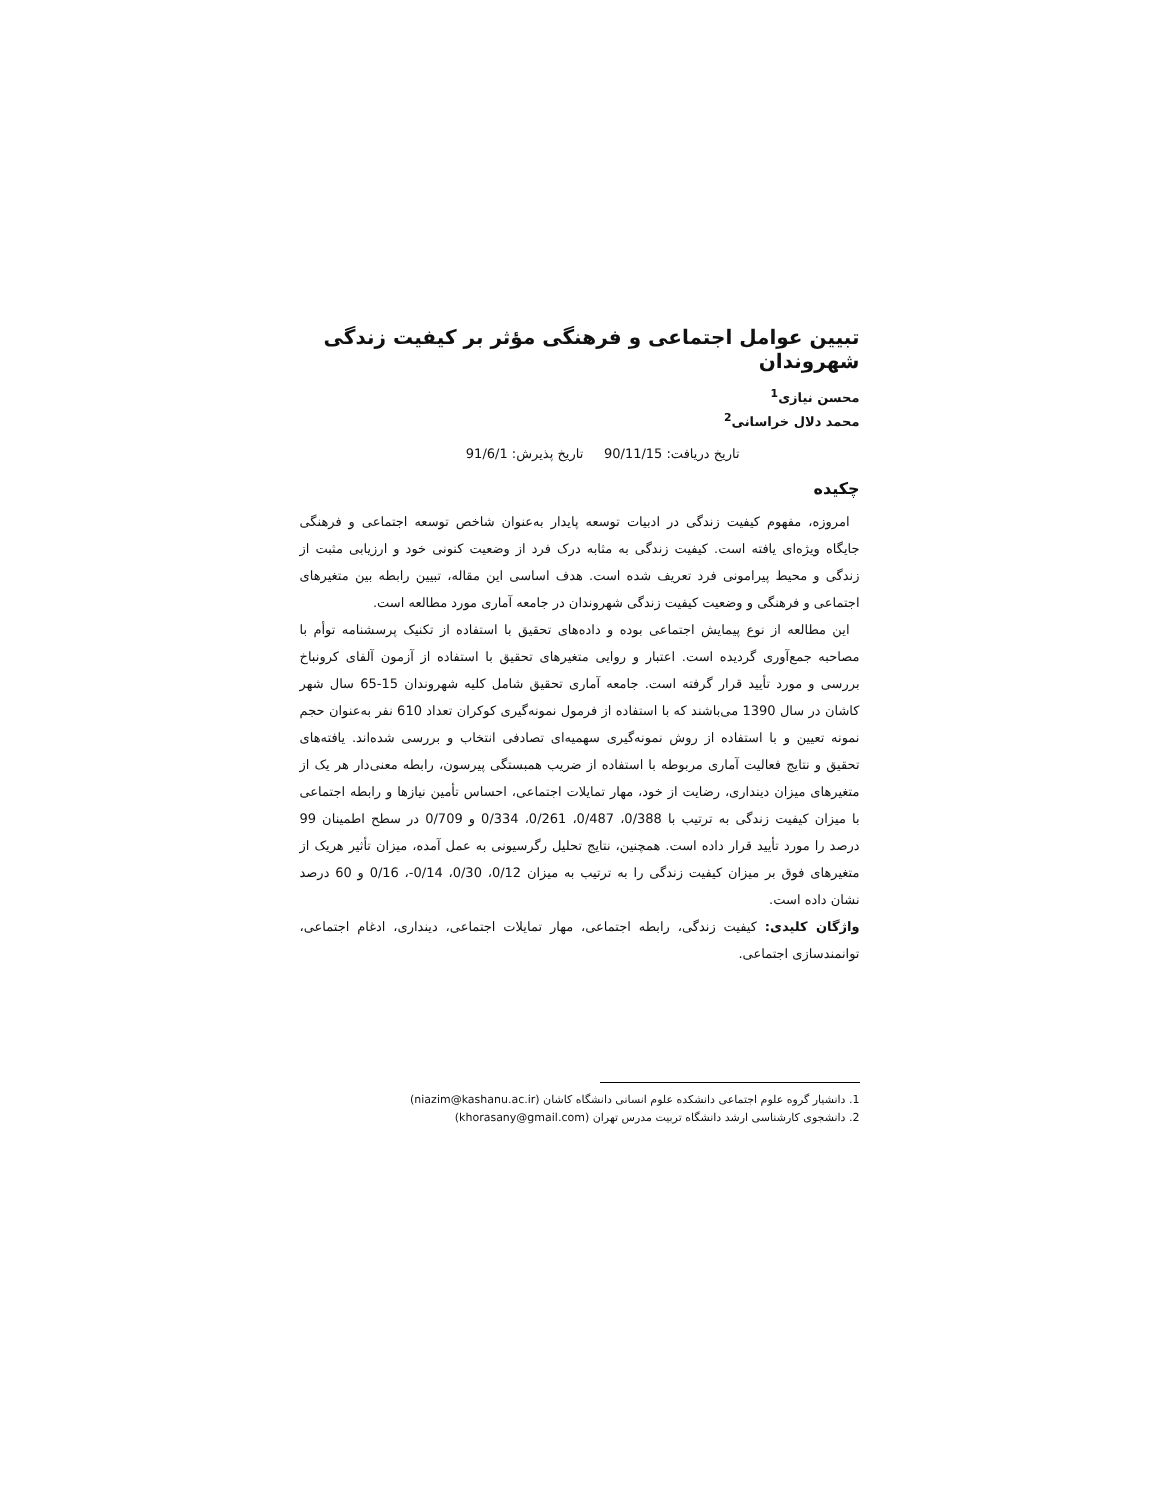تبیین عوامل اجتماعی و فرهنگی مؤثر بر کیفیت زندگی شهروندان
محسن نیازی<sup>1</sup>
محمد دلال خراسانی<sup>2</sup>
تاریخ دریافت: 90/11/15 تاریخ پذیرش: 91/6/1
چکیده
امروزه، مفهوم کیفیت زندگی در ادبیات توسعه پایدار به‌عنوان شاخص توسعه اجتماعی و فرهنگی جایگاه ویژه‌ای یافته است. کیفیت زندگی به مثابه درک فرد از وضعیت کنونی خود و ارزیابی مثبت از زندگی و محیط پیرامونی فرد تعریف شده است. هدف اساسی این مقاله، تبیین رابطه بین متغیرهای اجتماعی و فرهنگی و وضعیت کیفیت زندگی شهروندان در جامعه آماری مورد مطالعه است.
این مطالعه از نوع پیمایش اجتماعی بوده و داده‌های تحقیق با استفاده از تکنیک پرسشنامه توأم با مصاحبه جمع‌آوری گردیده است. اعتبار و روایی متغیرهای تحقیق با استفاده از آزمون آلفای کرونباخ بررسی و مورد تأیید قرار گرفته است. جامعه آماری تحقیق شامل کلیه شهروندان 15-65 سال شهر کاشان در سال 1390 می‌باشند که با استفاده از فرمول نمونه‌گیری کوکران تعداد 610 نفر به‌عنوان حجم نمونه تعیین و با استفاده از روش نمونه‌گیری سهمیه‌ای تصادفی انتخاب و بررسی شده‌اند. یافته‌های تحقیق و نتایج فعالیت آماری مربوطه با استفاده از ضریب همبستگی پیرسون، رابطه معنی‌دار هر یک از متغیرهای میزان دینداری، رضایت از خود، مهار تمایلات اجتماعی، احساس تأمین نیازها و رابطه اجتماعی با میزان کیفیت زندگی به ترتیب با 0/388، 0/487، 0/261، 0/334 و 0/709 در سطح اطمینان 99 درصد را مورد تأیید قرار داده است. همچنین، نتایج تحلیل رگرسیونی به عمل آمده، میزان تأثیر هریک از متغیرهای فوق بر میزان کیفیت زندگی را به ترتیب به میزان 0/12، 0/30، 0/14-، 0/16 و 60 درصد نشان داده است.
واژگان کلیدی: کیفیت زندگی، رابطه اجتماعی، مهار تمایلات اجتماعی، دینداری، ادغام اجتماعی، توانمندسازی اجتماعی.
1. دانشیار گروه علوم اجتماعی دانشکده علوم انسانی دانشگاه کاشان (niazim@kashanu.ac.ir)
2. دانشجوی کارشناسی ارشد دانشگاه تربیت مدرس تهران (khorasany@gmail.com)